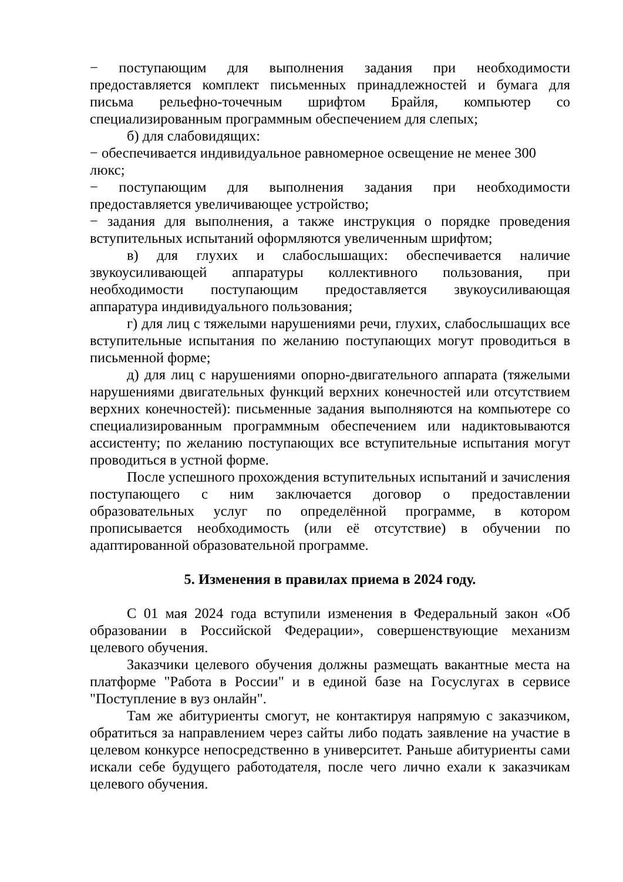− поступающим для выполнения задания при необходимости предоставляется комплект письменных принадлежностей и бумага для письма рельефно-точечным шрифтом Брайля, компьютер со специализированным программным обеспечением для слепых;
б) для слабовидящих:
− обеспечивается индивидуальное равномерное освещение не менее 300 люкс;
− поступающим для выполнения задания при необходимости предоставляется увеличивающее устройство;
− задания для выполнения, а также инструкция о порядке проведения вступительных испытаний оформляются увеличенным шрифтом;
в) для глухих и слабослышащих: обеспечивается наличие звукоусиливающей аппаратуры коллективного пользования, при необходимости поступающим предоставляется звукоусиливающая аппаратура индивидуального пользования;
г) для лиц с тяжелыми нарушениями речи, глухих, слабослышащих все вступительные испытания по желанию поступающих могут проводиться в письменной форме;
д) для лиц с нарушениями опорно-двигательного аппарата (тяжелыми нарушениями двигательных функций верхних конечностей или отсутствием верхних конечностей): письменные задания выполняются на компьютере со специализированным программным обеспечением или надиктовываются ассистенту; по желанию поступающих все вступительные испытания могут проводиться в устной форме.
После успешного прохождения вступительных испытаний и зачисления поступающего с ним заключается договор о предоставлении образовательных услуг по определённой программе, в котором прописывается необходимость (или её отсутствие) в обучении по адаптированной образовательной программе.
5. Изменения в правилах приема в 2024 году.
С 01 мая 2024 года вступили изменения в Федеральный закон «Об образовании в Российской Федерации», совершенствующие механизм целевого обучения.
Заказчики целевого обучения должны размещать вакантные места на платформе "Работа в России" и в единой базе на Госуслугах в сервисе "Поступление в вуз онлайн".
Там же абитуриенты смогут, не контактируя напрямую с заказчиком, обратиться за направлением через сайты либо подать заявление на участие в целевом конкурсе непосредственно в университет. Раньше абитуриенты сами искали себе будущего работодателя, после чего лично ехали к заказчикам целевого обучения.